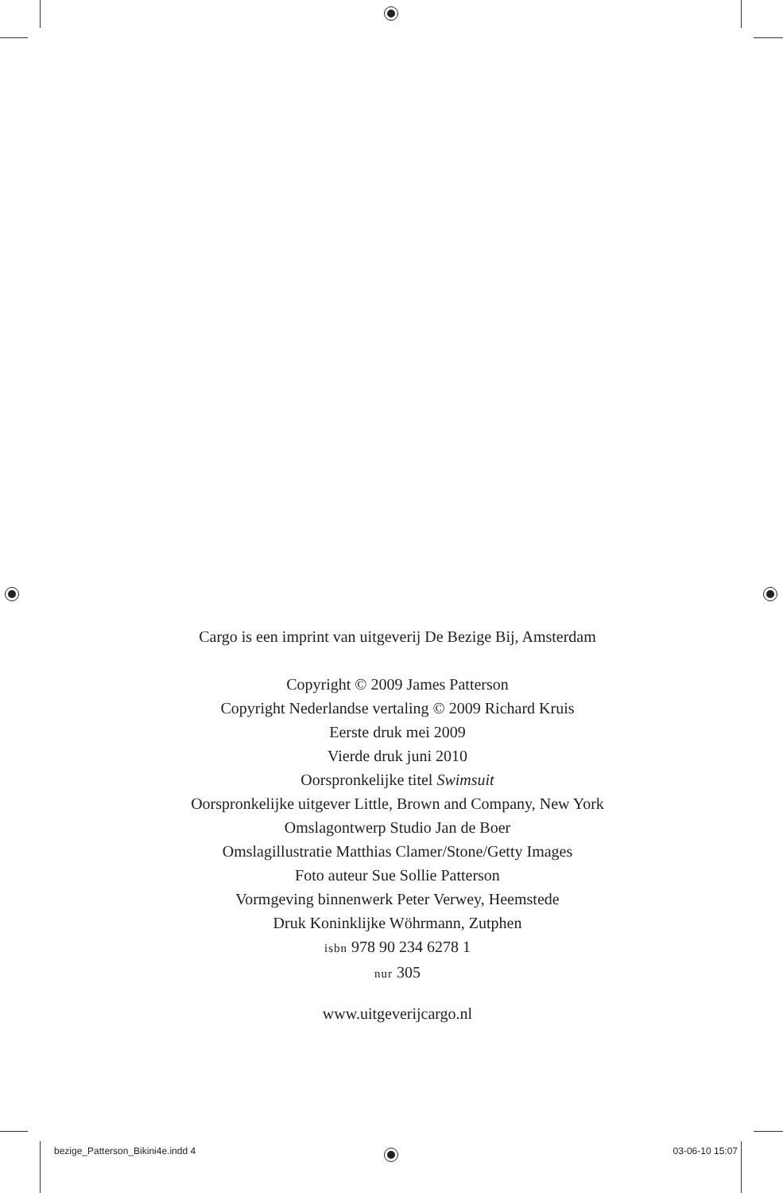Cargo is een imprint van uitgeverij De Bezige Bij, Amsterdam
Copyright © 2009 James Patterson
Copyright Nederlandse vertaling © 2009 Richard Kruis
Eerste druk mei 2009
Vierde druk juni 2010
Oorspronkelijke titel Swimsuit
Oorspronkelijke uitgever Little, Brown and Company, New York
Omslagontwerp Studio Jan de Boer
Omslagillustratie Matthias Clamer/Stone/Getty Images
Foto auteur Sue Sollie Patterson
Vormgeving binnenwerk Peter Verwey, Heemstede
Druk Koninklijke Wöhrmann, Zutphen
isbn 978 90 234 6278 1
nur 305
www.uitgeverijcargo.nl
bezige_Patterson_Bikini4e.indd 4 03-06-10 15:07